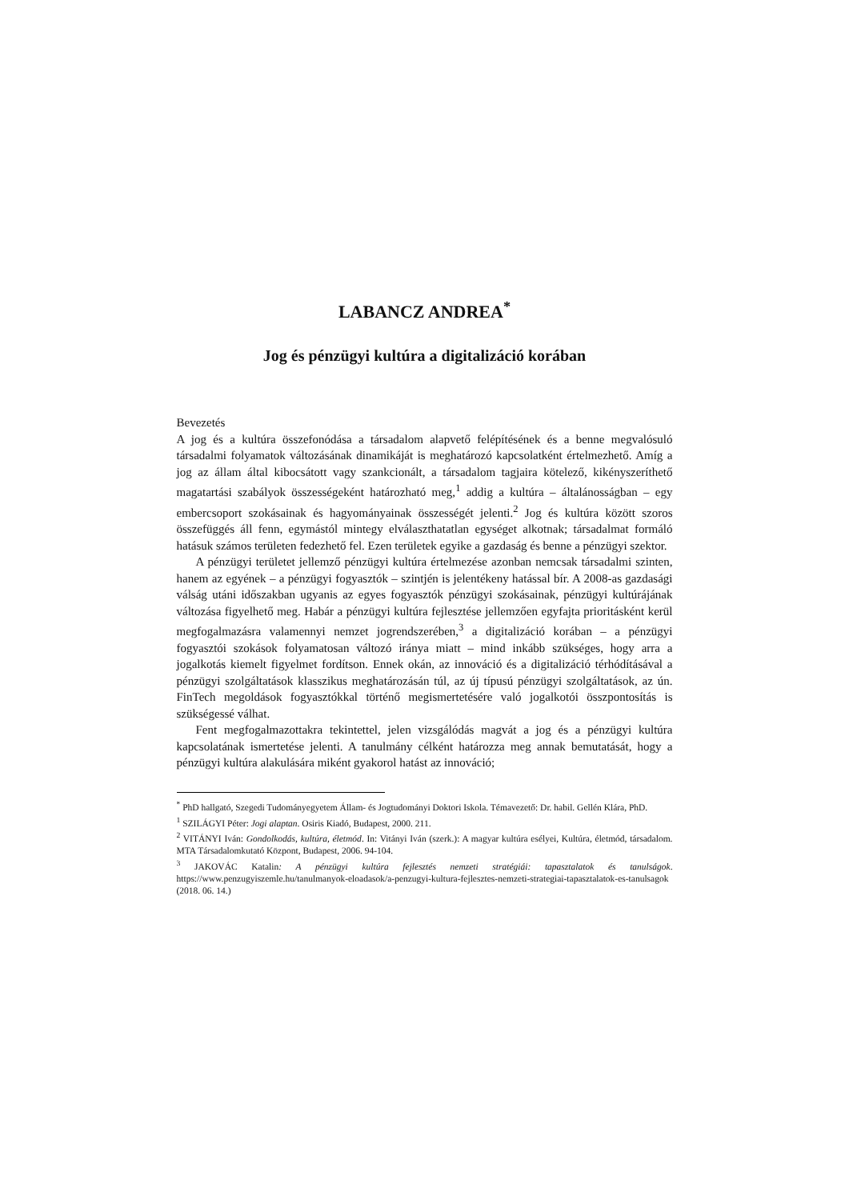LABANCZ ANDREA<sup>*</sup>
Jog és pénzügyi kultúra a digitalizáció korában
Bevezetés
A jog és a kultúra összefonódása a társadalom alapvető felépítésének és a benne megvalósuló társadalmi folyamatok változásának dinamikáját is meghatározó kapcsolatként értelmezhető. Amíg a jog az állam által kibocsátott vagy szankcionált, a társadalom tagjaira kötelező, kikényszeríthető magatartási szabályok összességeként határozható meg,<sup>1</sup> addig a kultúra – általánosságban – egy embercsoport szokásainak és hagyományainak összességét jelenti.<sup>2</sup> Jog és kultúra között szoros összefüggés áll fenn, egymástól mintegy elválaszthatatlan egységet alkotnak; társadalmat formáló hatásuk számos területen fedezhető fel. Ezen területek egyike a gazdaság és benne a pénzügyi szektor.
A pénzügyi területet jellemző pénzügyi kultúra értelmezése azonban nemcsak társadalmi szinten, hanem az egyének – a pénzügyi fogyasztók – szintjén is jelentékeny hatással bír. A 2008-as gazdasági válság utáni időszakban ugyanis az egyes fogyasztók pénzügyi szokásainak, pénzügyi kultúrájának változása figyelhető meg. Habár a pénzügyi kultúra fejlesztése jellemzően egyfajta prioritásként kerül megfogalmazásra valamennyi nemzet jogrendszerében,<sup>3</sup> a digitalizáció korában – a pénzügyi fogyasztói szokások folyamatosan változó iránya miatt – mind inkább szükséges, hogy arra a jogalkotás kiemelt figyelmet fordítson. Ennek okán, az innováció és a digitalizáció térhódításával a pénzügyi szolgáltatások klasszikus meghatározásán túl, az új típusú pénzügyi szolgáltatások, az ún. FinTech megoldások fogyasztókkal történő megismertetésére való jogalkotói összpontosítás is szükségessé válhat.
Fent megfogalmazottakra tekintettel, jelen vizsgálódás magvát a jog és a pénzügyi kultúra kapcsolatának ismertetése jelenti. A tanulmány célként határozza meg annak bemutatását, hogy a pénzügyi kultúra alakulására miként gyakorol hatást az innováció;
<sup>*</sup> PhD hallgató, Szegedi Tudományegyetem Állam- és Jogtudományi Doktori Iskola. Témavezető: Dr. habil. Gellén Klára, PhD.
<sup>1</sup> SZILÁGYI Péter: Jogi alaptan. Osiris Kiadó, Budapest, 2000. 211.
<sup>2</sup> VITÁNYI Iván: Gondolkodás, kultúra, életmód. In: Vitányi Iván (szerk.): A magyar kultúra esélyei, Kultúra, életmód, társadalom. MTA Társadalomkutató Központ, Budapest, 2006. 94-104.
<sup>3</sup> JAKOVÁC Katalin: A pénzügyi kultúra fejlesztés nemzeti stratégiái: tapasztalatok és tanulságok. https://www.penzugyiszemle.hu/tanulmanyok-eloadasok/a-penzugyi-kultura-fejlesztes-nemzeti-strategiai-tapasztalatok-es-tanulsagok (2018. 06. 14.)